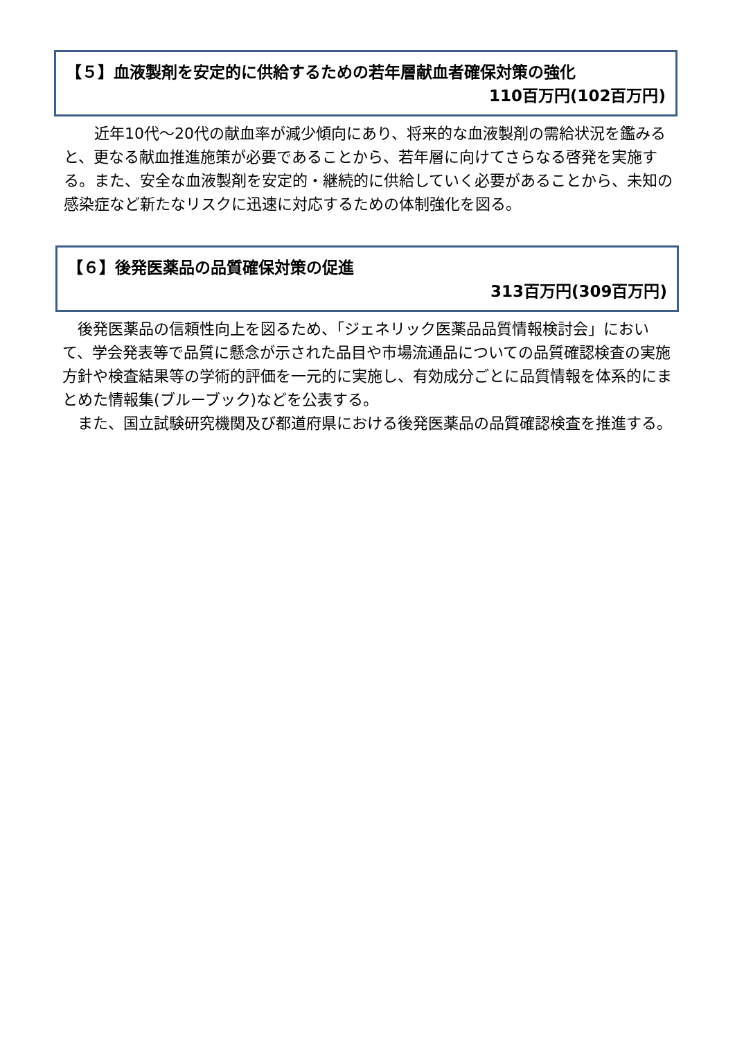【５】血液製剤を安定的に供給するための若年層献血者確保対策の強化
110百万円(102百万円)
　　近年10代～20代の献血率が減少傾向にあり、将来的な血液製剤の需給状況を鑑みると、更なる献血推進施策が必要であることから、若年層に向けてさらなる啓発を実施する。また、安全な血液製剤を安定的・継続的に供給していく必要があることから、未知の感染症など新たなリスクに迅速に対応するための体制強化を図る。
【６】後発医薬品の品質確保対策の促進
313百万円(309百万円)
　後発医薬品の信頼性向上を図るため、「ジェネリック医薬品品質情報検討会」において、学会発表等で品質に懸念が示された品目や市場流通品についての品質確認検査の実施方針や検査結果等の学術的評価を一元的に実施し、有効成分ごとに品質情報を体系的にまとめた情報集(ブルーブック)などを公表する。
　また、国立試験研究機関及び都道府県における後発医薬品の品質確認検査を推進する。